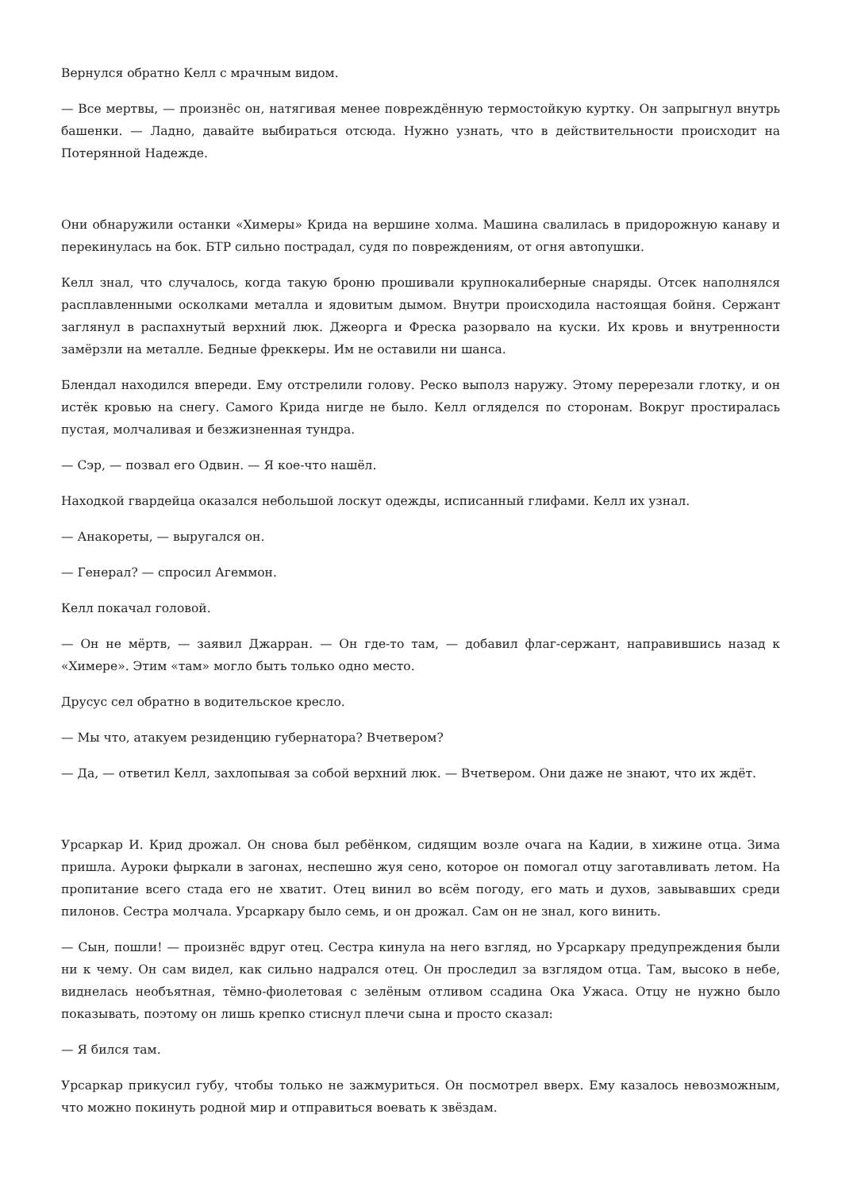Вернулся обратно Келл с мрачным видом.
— Все мертвы, — произнёс он, натягивая менее повреждённую термостойкую куртку. Он запрыгнул внутрь башенки. — Ладно, давайте выбираться отсюда. Нужно узнать, что в действительности происходит на Потерянной Надежде.
Они обнаружили останки «Химеры» Крида на вершине холма. Машина свалилась в придорожную канаву и перекинулась на бок. БТР сильно пострадал, судя по повреждениям, от огня автопушки.
Келл знал, что случалось, когда такую броню прошивали крупнокалиберные снаряды. Отсек наполнялся расплавленными осколками металла и ядовитым дымом. Внутри происходила настоящая бойня. Сержант заглянул в распахнутый верхний люк. Джеорга и Фреска разорвало на куски. Их кровь и внутренности замёрзли на металле. Бедные фреккеры. Им не оставили ни шанса.
Блендал находился впереди. Ему отстрелили голову. Реско выполз наружу. Этому перерезали глотку, и он истёк кровью на снегу. Самого Крида нигде не было. Келл огляделся по сторонам. Вокруг простиралась пустая, молчаливая и безжизненная тундра.
— Сэр, — позвал его Одвин. — Я кое-что нашёл.
Находкой гвардейца оказался небольшой лоскут одежды, исписанный глифами. Келл их узнал.
— Анакореты, — выругался он.
— Генерал? — спросил Агеммон.
Келл покачал головой.
— Он не мёртв, — заявил Джарран. — Он где-то там, — добавил флаг-сержант, направившись назад к «Химере». Этим «там» могло быть только одно место.
Друсус сел обратно в водительское кресло.
— Мы что, атакуем резиденцию губернатора? Вчетвером?
— Да, — ответил Келл, захлопывая за собой верхний люк. — Вчетвером. Они даже не знают, что их ждёт.
Урсаркар И. Крид дрожал. Он снова был ребёнком, сидящим возле очага на Кадии, в хижине отца. Зима пришла. Ауроки фыркали в загонах, неспешно жуя сено, которое он помогал отцу заготавливать летом. На пропитание всего стада его не хватит. Отец винил во всём погоду, его мать и духов, завывавших среди пилонов. Сестра молчала. Урсаркару было семь, и он дрожал. Сам он не знал, кого винить.
— Сын, пошли! — произнёс вдруг отец. Сестра кинула на него взгляд, но Урсаркару предупреждения были ни к чему. Он сам видел, как сильно надрался отец. Он проследил за взглядом отца. Там, высоко в небе, виднелась необъятная, тёмно-фиолетовая с зелёным отливом ссадина Ока Ужаса. Отцу не нужно было показывать, поэтому он лишь крепко стиснул плечи сына и просто сказал:
— Я бился там.
Урсаркар прикусил губу, чтобы только не зажмуриться. Он посмотрел вверх. Ему казалось невозможным, что можно покинуть родной мир и отправиться воевать к звёздам.